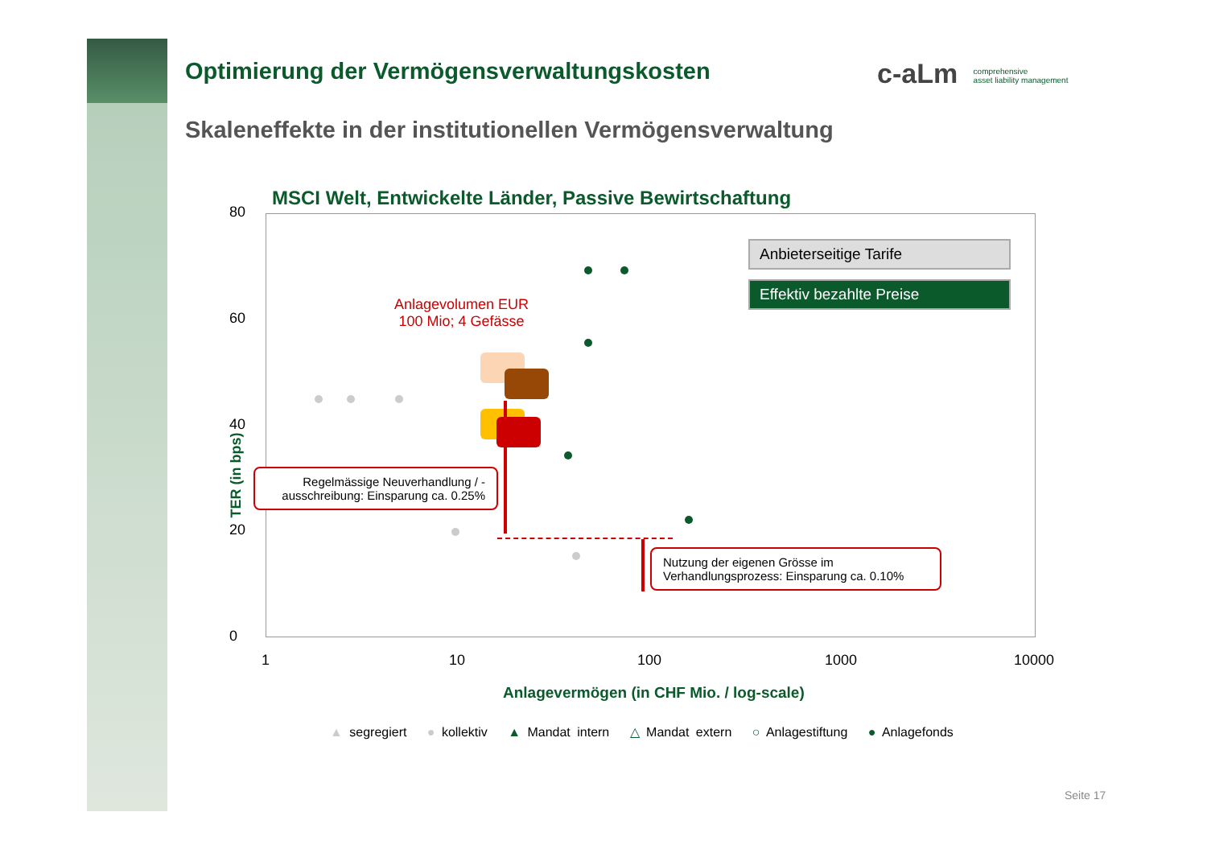Optimierung der Vermögensverwaltungskosten
Skaleneffekte in der institutionellen Vermögensverwaltung
c-aLm comprehensive
asset liability management
MSCI Welt, Entwickelte Länder, Passive Bewirtschaftung
80
60
40
20
0
1 10 100 1000 10000
TER (in bps)
Anlagevermögen (in CHF Mio. / log-scale)
Anbieterseitige Tarife
Effektiv bezahlte Preise
Anlagevolumen EUR
100 Mio; 4 Gefässe
Regelmässige Neuverhandlung / -ausschreibung: Einsparung ca. 0.25%
Nutzung der eigenen Grösse im Verhandlungsprozess: Einsparung ca. 0.10%
▲ segregiert ● kollektiv ▲ Mandat intern △ Mandat extern ○ Anlagestiftung ● Anlagefonds
Seite 17